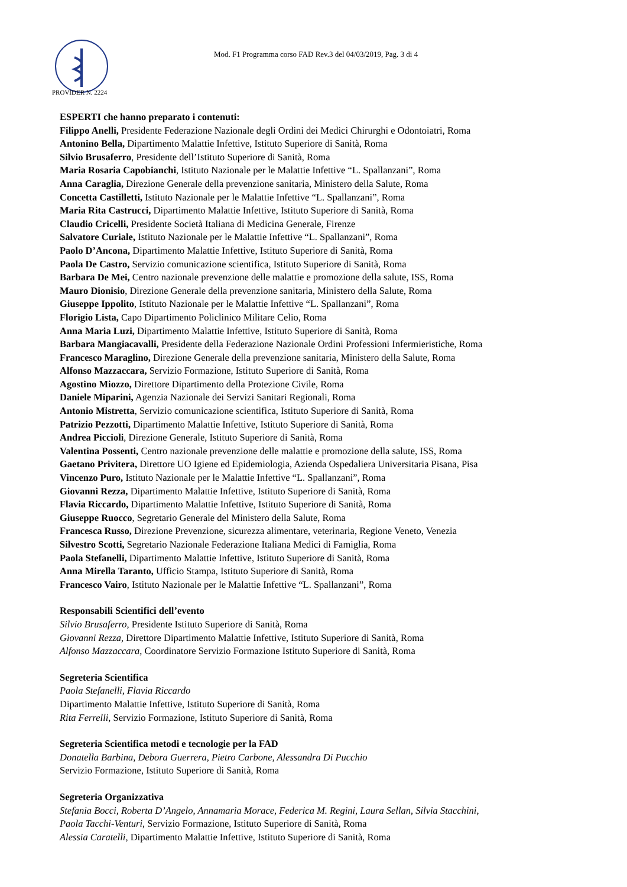Mod. F1 Programma corso FAD Rev.3 del 04/03/2019, Pag. 3 di 4
PROVIDER N. 2224
ESPERTI che hanno preparato i contenuti:
Filippo Anelli, Presidente Federazione Nazionale degli Ordini dei Medici Chirurghi e Odontoiatri, Roma
Antonino Bella, Dipartimento Malattie Infettive, Istituto Superiore di Sanità, Roma
Silvio Brusaferro, Presidente dell’Istituto Superiore di Sanità, Roma
Maria Rosaria Capobianchi, Istituto Nazionale per le Malattie Infettive “L. Spallanzani”, Roma
Anna Caraglia, Direzione Generale della prevenzione sanitaria, Ministero della Salute, Roma
Concetta Castilletti, Istituto Nazionale per le Malattie Infettive “L. Spallanzani”, Roma
Maria Rita Castrucci, Dipartimento Malattie Infettive, Istituto Superiore di Sanità, Roma
Claudio Cricelli, Presidente Società Italiana di Medicina Generale, Firenze
Salvatore Curiale, Istituto Nazionale per le Malattie Infettive “L. Spallanzani”, Roma
Paolo D’Ancona, Dipartimento Malattie Infettive, Istituto Superiore di Sanità, Roma
Paola De Castro, Servizio comunicazione scientifica, Istituto Superiore di Sanità, Roma
Barbara De Mei, Centro nazionale prevenzione delle malattie e promozione della salute, ISS, Roma
Mauro Dionisio, Direzione Generale della prevenzione sanitaria, Ministero della Salute, Roma
Giuseppe Ippolito, Istituto Nazionale per le Malattie Infettive “L. Spallanzani”, Roma
Florigio Lista, Capo Dipartimento Policlinico Militare Celio, Roma
Anna Maria Luzi, Dipartimento Malattie Infettive, Istituto Superiore di Sanità, Roma
Barbara Mangiacavalli, Presidente della Federazione Nazionale Ordini Professioni Infermieristiche, Roma
Francesco Maraglino, Direzione Generale della prevenzione sanitaria, Ministero della Salute, Roma
Alfonso Mazzaccara, Servizio Formazione, Istituto Superiore di Sanità, Roma
Agostino Miozzo, Direttore Dipartimento della Protezione Civile, Roma
Daniele Miparini, Agenzia Nazionale dei Servizi Sanitari Regionali, Roma
Antonio Mistretta, Servizio comunicazione scientifica, Istituto Superiore di Sanità, Roma
Patrizio Pezzotti, Dipartimento Malattie Infettive, Istituto Superiore di Sanità, Roma
Andrea Piccioli, Direzione Generale, Istituto Superiore di Sanità, Roma
Valentina Possenti, Centro nazionale prevenzione delle malattie e promozione della salute, ISS, Roma
Gaetano Privitera, Direttore UO Igiene ed Epidemiologia, Azienda Ospedaliera Universitaria Pisana, Pisa
Vincenzo Puro, Istituto Nazionale per le Malattie Infettive “L. Spallanzani”, Roma
Giovanni Rezza, Dipartimento Malattie Infettive, Istituto Superiore di Sanità, Roma
Flavia Riccardo, Dipartimento Malattie Infettive, Istituto Superiore di Sanità, Roma
Giuseppe Ruocco, Segretario Generale del Ministero della Salute, Roma
Francesca Russo, Direzione Prevenzione, sicurezza alimentare, veterinaria, Regione Veneto, Venezia
Silvestro Scotti, Segretario Nazionale Federazione Italiana Medici di Famiglia, Roma
Paola Stefanelli, Dipartimento Malattie Infettive, Istituto Superiore di Sanità, Roma
Anna Mirella Taranto, Ufficio Stampa, Istituto Superiore di Sanità, Roma
Francesco Vairo, Istituto Nazionale per le Malattie Infettive “L. Spallanzani”, Roma
Responsabili Scientifici dell’evento
Silvio Brusaferro, Presidente Istituto Superiore di Sanità, Roma
Giovanni Rezza, Direttore Dipartimento Malattie Infettive, Istituto Superiore di Sanità, Roma
Alfonso Mazzaccara, Coordinatore Servizio Formazione Istituto Superiore di Sanità, Roma
Segreteria Scientifica
Paola Stefanelli, Flavia Riccardo
Dipartimento Malattie Infettive, Istituto Superiore di Sanità, Roma
Rita Ferrelli, Servizio Formazione, Istituto Superiore di Sanità, Roma
Segreteria Scientifica metodi e tecnologie per la FAD
Donatella Barbina, Debora Guerrera, Pietro Carbone, Alessandra Di Pucchio
Servizio Formazione, Istituto Superiore di Sanità, Roma
Segreteria Organizzativa
Stefania Bocci, Roberta D’Angelo, Annamaria Morace, Federica M. Regini, Laura Sellan, Silvia Stacchini,
Paola Tacchi-Venturi, Servizio Formazione, Istituto Superiore di Sanità, Roma
Alessia Caratelli, Dipartimento Malattie Infettive, Istituto Superiore di Sanità, Roma